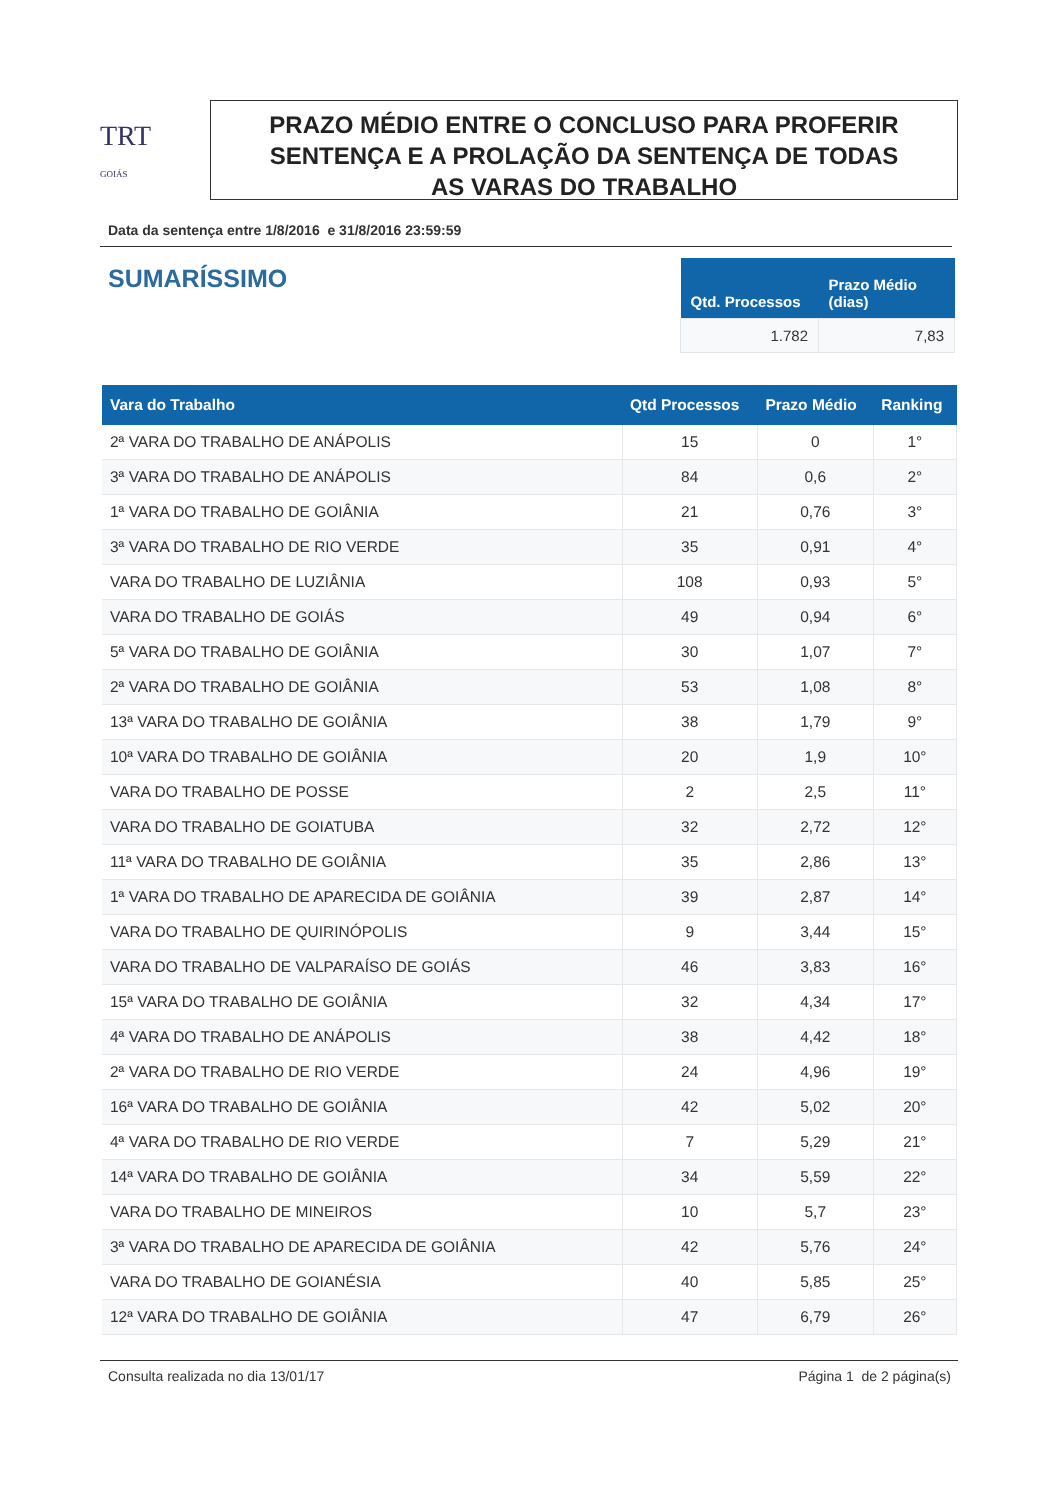TRT
GOIÁS
PRAZO MÉDIO ENTRE O CONCLUSO PARA PROFERIR
SENTENÇA E A PROLAÇÃO DA SENTENÇA DE TODAS
AS VARAS DO TRABALHO
Data da sentença entre 1/8/2016 e 31/8/2016 23:59:59
SUMARÍSSIMO
| Qtd. Processos | Prazo Médio (dias) |
| --- | --- |
| 1.782 | 7,83 |
| Vara do Trabalho | Qtd Processos | Prazo Médio | Ranking |
| --- | --- | --- | --- |
| 2ª VARA DO TRABALHO DE ANÁPOLIS | 15 | 0 | 1° |
| 3ª VARA DO TRABALHO DE ANÁPOLIS | 84 | 0,6 | 2° |
| 1ª VARA DO TRABALHO DE GOIÂNIA | 21 | 0,76 | 3° |
| 3ª VARA DO TRABALHO DE RIO VERDE | 35 | 0,91 | 4° |
| VARA DO TRABALHO DE LUZIÂNIA | 108 | 0,93 | 5° |
| VARA DO TRABALHO DE GOIÁS | 49 | 0,94 | 6° |
| 5ª VARA DO TRABALHO DE GOIÂNIA | 30 | 1,07 | 7° |
| 2ª VARA DO TRABALHO DE GOIÂNIA | 53 | 1,08 | 8° |
| 13ª VARA DO TRABALHO DE GOIÂNIA | 38 | 1,79 | 9° |
| 10ª VARA DO TRABALHO DE GOIÂNIA | 20 | 1,9 | 10° |
| VARA DO TRABALHO DE POSSE | 2 | 2,5 | 11° |
| VARA DO TRABALHO DE GOIATUBA | 32 | 2,72 | 12° |
| 11ª VARA DO TRABALHO DE GOIÂNIA | 35 | 2,86 | 13° |
| 1ª VARA DO TRABALHO DE APARECIDA DE GOIÂNIA | 39 | 2,87 | 14° |
| VARA DO TRABALHO DE QUIRINÓPOLIS | 9 | 3,44 | 15° |
| VARA DO TRABALHO DE VALPARAÍSO DE GOIÁS | 46 | 3,83 | 16° |
| 15ª VARA DO TRABALHO DE GOIÂNIA | 32 | 4,34 | 17° |
| 4ª VARA DO TRABALHO DE ANÁPOLIS | 38 | 4,42 | 18° |
| 2ª VARA DO TRABALHO DE RIO VERDE | 24 | 4,96 | 19° |
| 16ª VARA DO TRABALHO DE GOIÂNIA | 42 | 5,02 | 20° |
| 4ª VARA DO TRABALHO DE RIO VERDE | 7 | 5,29 | 21° |
| 14ª VARA DO TRABALHO DE GOIÂNIA | 34 | 5,59 | 22° |
| VARA DO TRABALHO DE MINEIROS | 10 | 5,7 | 23° |
| 3ª VARA DO TRABALHO DE APARECIDA DE GOIÂNIA | 42 | 5,76 | 24° |
| VARA DO TRABALHO DE GOIANÉSIA | 40 | 5,85 | 25° |
| 12ª VARA DO TRABALHO DE GOIÂNIA | 47 | 6,79 | 26° |
Consulta realizada no dia 13/01/17 Página 1 de 2 página(s)